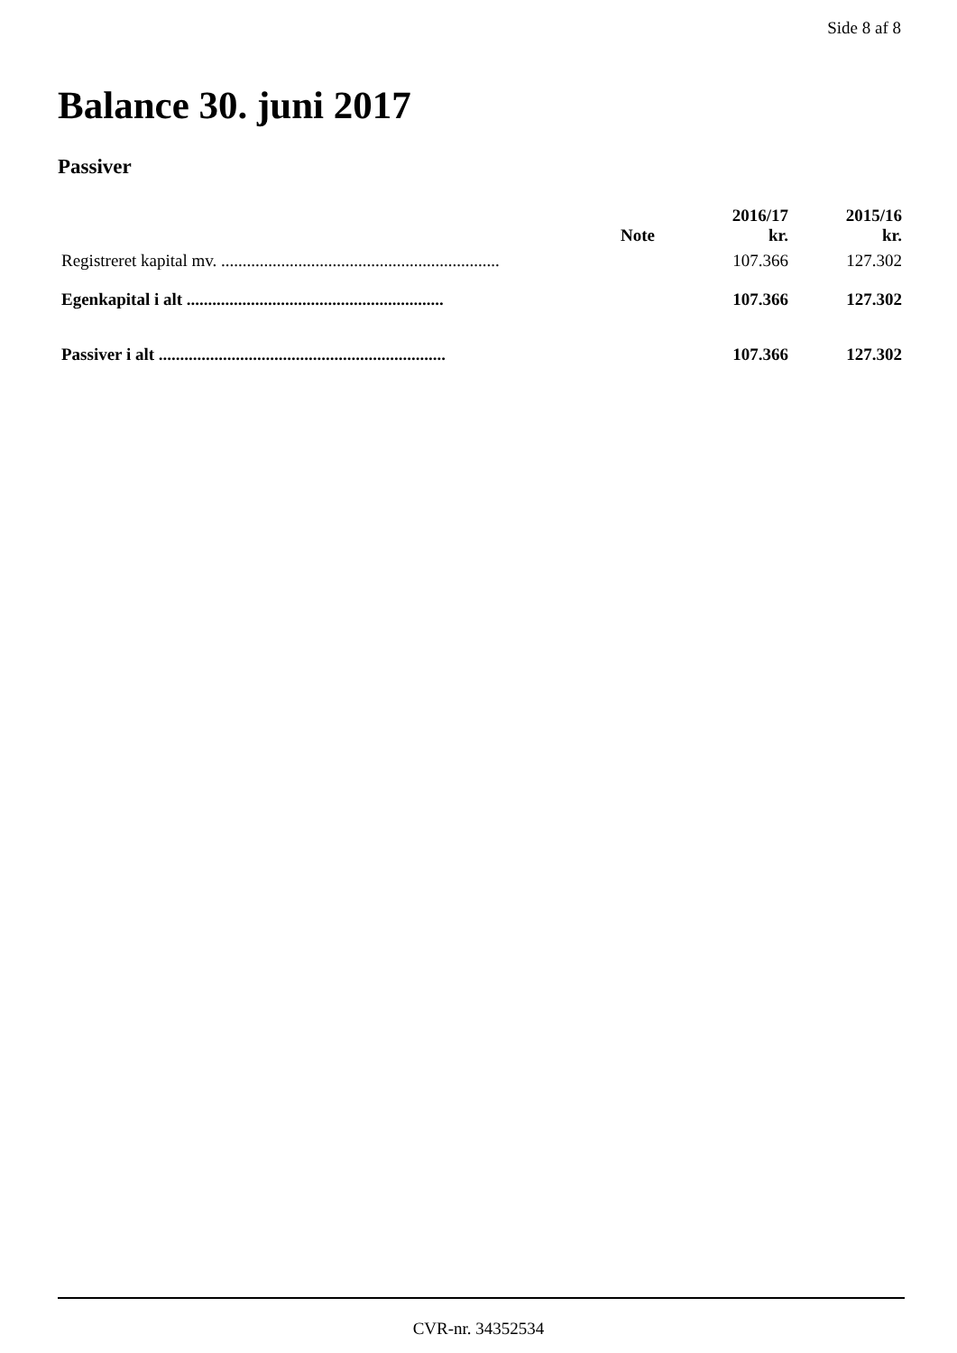Side 8 af 8
Balance 30. juni 2017
Passiver
| | Note | 2016/17 kr. | 2015/16 kr. |
| --- | --- | --- | --- |
| Registreret kapital mv. ................................................................. | | 107.366 | 127.302 |
| Egenkapital i alt ............................................................ | | 107.366 | 127.302 |
| Passiver i alt ................................................................... | | 107.366 | 127.302 |
CVR-nr. 34352534